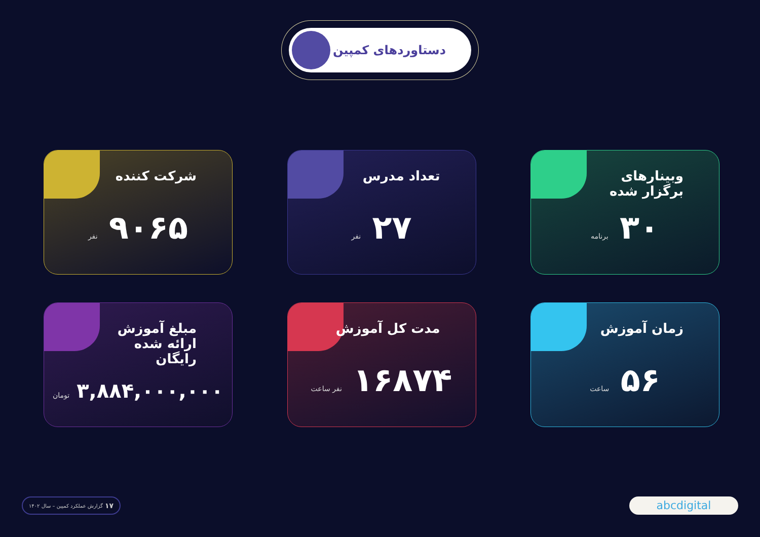دستاوردهای کمپین
وبینارهای برگزار شده
۳۰ برنامه
تعداد مدرس
۲۷ نفر
شرکت کننده
۹۰۶۵ نفر
زمان آموزش
۵۶ ساعت
مدت کل آموزش
۱۶۸۷۴ نفر ساعت
مبلغ آموزش ارائه شده رایگان
۳,۸۸۴,۰۰۰,۰۰۰ تومان
۱۷ گزارش عملکرد کمپین – سال ۱۴۰۲ abcdigital